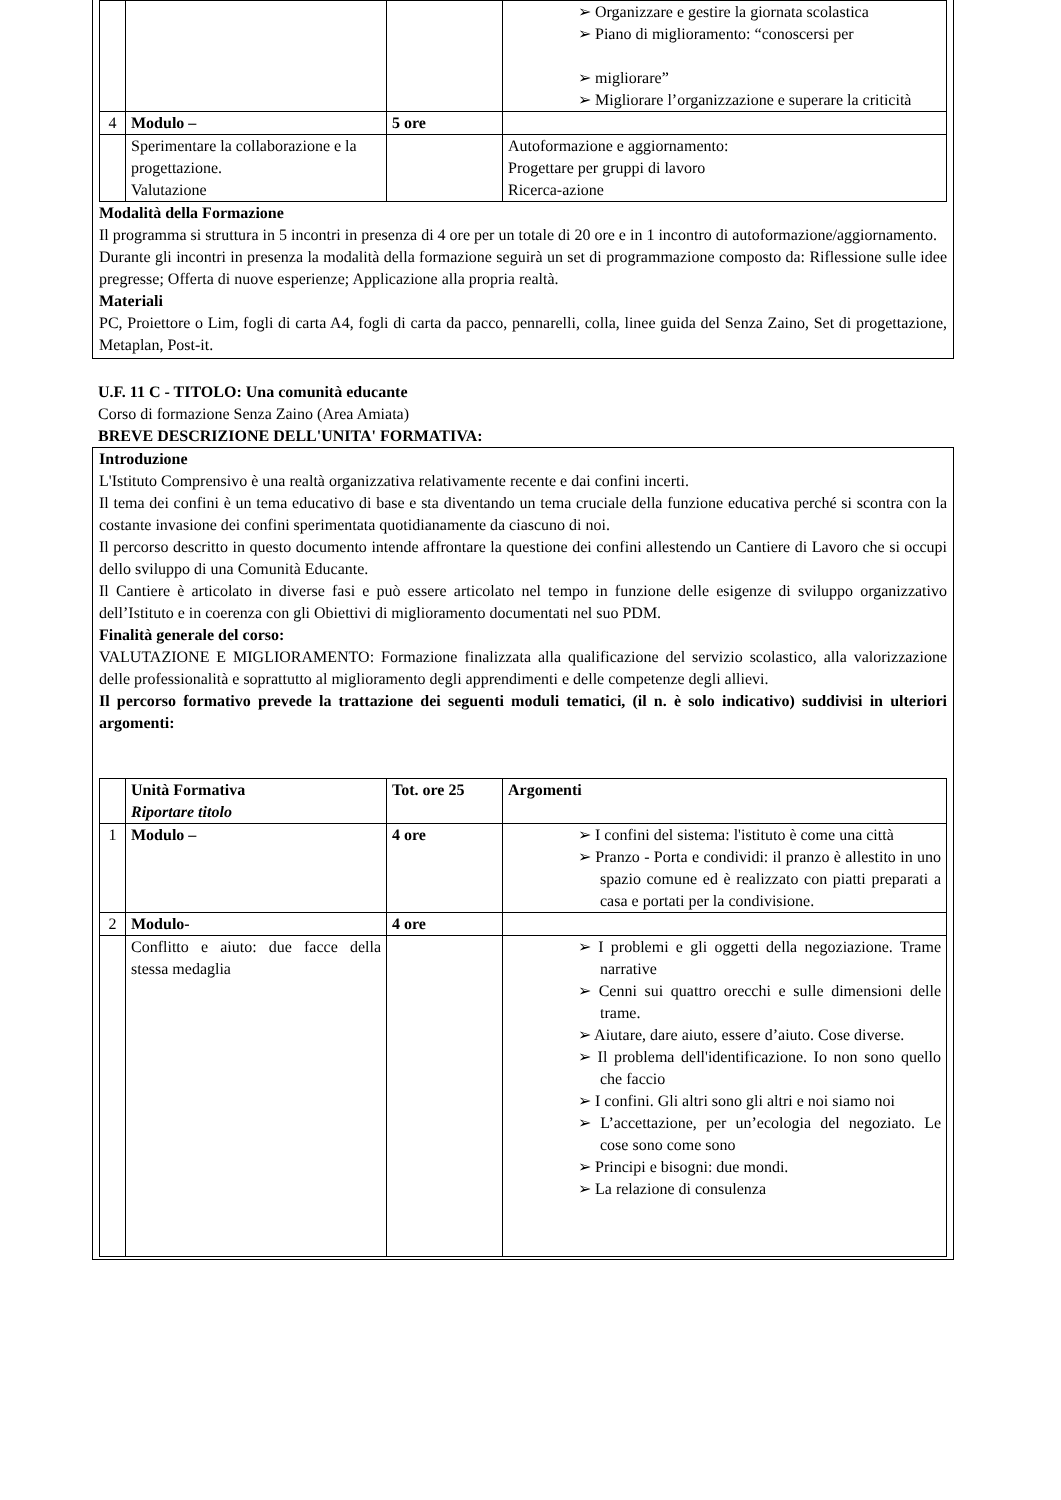| | | | ➢ Organizzare e gestire la giornata scolastica ➢ Piano di miglioramento: “conoscersi per ➢ migliorare” ➢ Migliorare l’organizzazione e superare la criticità |
| 4 | Modulo – | 5 ore | |
| | Sperimentare la collaborazione e la progettazione. Valutazione | | Autoformazione e aggiornamento: Progettare per gruppi di lavoro Ricerca-azione |
Modalità della Formazione
Il programma si struttura in 5 incontri in presenza di 4 ore per un totale di 20 ore e in 1 incontro di autoformazione/aggiornamento.
Durante gli incontri in presenza la modalità della formazione seguirà un set di programmazione composto da: Riflessione sulle idee pregresse; Offerta di nuove esperienze; Applicazione alla propria realtà.
Materiali
PC, Proiettore o Lim, fogli di carta A4, fogli di carta da pacco, pennarelli, colla, linee guida del Senza Zaino, Set di progettazione, Metaplan, Post-it.
U.F. 11 C - TITOLO: Una comunità educante
Corso di formazione Senza Zaino (Area Amiata)
BREVE DESCRIZIONE DELL'UNITA' FORMATIVA:
Introduzione
L'Istituto Comprensivo è una realtà organizzativa relativamente recente e dai confini incerti.
Il tema dei confini è un tema educativo di base e sta diventando un tema cruciale della funzione educativa perché si scontra con la costante invasione dei confini sperimentata quotidianamente da ciascuno di noi.
Il percorso descritto in questo documento intende affrontare la questione dei confini allestendo un Cantiere di Lavoro che si occupi dello sviluppo di una Comunità Educante.
Il Cantiere è articolato in diverse fasi e può essere articolato nel tempo in funzione delle esigenze di sviluppo organizzativo dell’Istituto e in coerenza con gli Obiettivi di miglioramento documentati nel suo PDM.
Finalità generale del corso:
VALUTAZIONE E MIGLIORAMENTO: Formazione finalizzata alla qualificazione del servizio scolastico, alla valorizzazione delle professionalità e soprattutto al miglioramento degli apprendimenti e delle competenze degli allievi.
Il percorso formativo prevede la trattazione dei seguenti moduli tematici, (il n. è solo indicativo) suddivisi in ulteriori argomenti:
| | Unità Formativa Riportare titolo | Tot. ore 25 | Argomenti |
| 1 | Modulo – | 4 ore | ➢ I confini del sistema: l'istituto è come una città ➢ Pranzo - Porta e condividi: il pranzo è allestito in uno spazio comune ed è realizzato con piatti preparati a casa e portati per la condivisione. |
| 2 | Modulo- | 4 ore | |
| | Conflitto e aiuto: due facce della stessa medaglia | | ➢ I problemi e gli oggetti della negoziazione. Trame narrative ➢ Cenni sui quattro orecchi e sulle dimensioni delle trame. ➢ Aiutare, dare aiuto, essere d’aiuto. Cose diverse. ➢ Il problema dell'identificazione. Io non sono quello che faccio ➢ I confini. Gli altri sono gli altri e noi siamo noi ➢ L’accettazione, per un’ecologia del negoziato. Le cose sono come sono ➢ Principi e bisogni: due mondi. ➢ La relazione di consulenza |